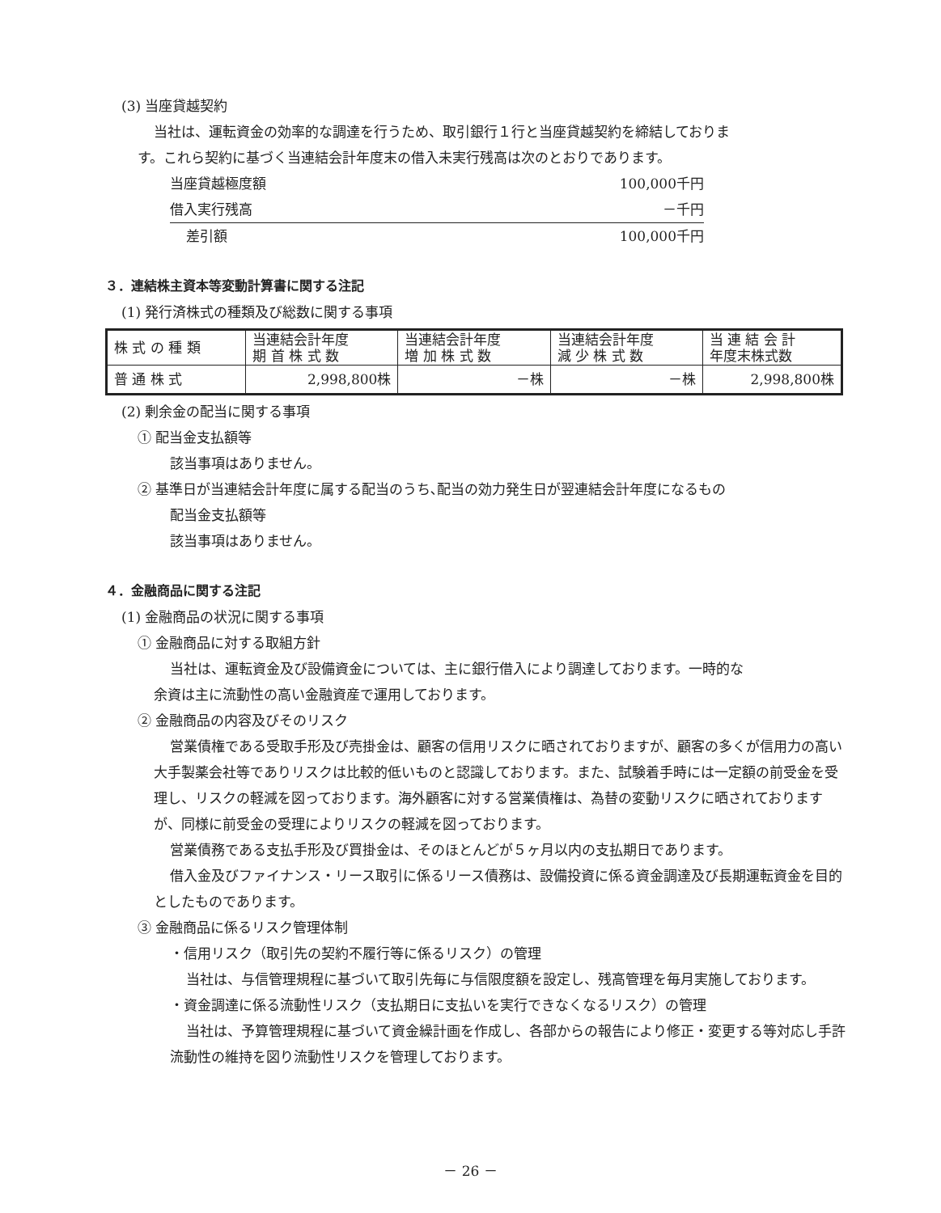(3) 当座貸越契約
当社は、運転資金の効率的な調達を行うため、取引銀行１行と当座貸越契約を締結しておりま
す。これら契約に基づく当連結会計年度末の借入未実行残高は次のとおりであります。
| 当座貸越極度額 | 100,000千円 |
| 借入実行残高 | －千円 |
| 差引額 | 100,000千円 |
３．連結株主資本等変動計算書に関する注記
(1) 発行済株式の種類及び総数に関する事項
| 株 式 の 種 類 | 当連結会計年度 期 首 株 式 数 | 当連結会計年度 増 加 株 式 数 | 当連結会計年度 減 少 株 式 数 | 当 連 結 会 計 年度末株式数 |
| 普 通 株 式 | 2,998,800株 | －株 | －株 | 2,998,800株 |
(2) 剰余金の配当に関する事項
① 配当金支払額等
該当事項はありません。
② 基準日が当連結会計年度に属する配当のうち､配当の効力発生日が翌連結会計年度になるもの
配当金支払額等
該当事項はありません。
４．金融商品に関する注記
(1) 金融商品の状況に関する事項
① 金融商品に対する取組方針
当社は、運転資金及び設備資金については、主に銀行借入により調達しております。一時的な
余資は主に流動性の高い金融資産で運用しております。
② 金融商品の内容及びそのリスク
営業債権である受取手形及び売掛金は、顧客の信用リスクに晒されておりますが、顧客の多くが信用力の高い大手製薬会社等でありリスクは比較的低いものと認識しております。また、試験着手時には一定額の前受金を受理し、リスクの軽減を図っております。海外顧客に対する営業債権は、為替の変動リスクに晒されておりますが、同様に前受金の受理によりリスクの軽減を図っております。
営業債務である支払手形及び買掛金は、そのほとんどが５ヶ月以内の支払期日であります。
借入金及びファイナンス・リース取引に係るリース債務は、設備投資に係る資金調達及び長期運転資金を目的としたものであります。
③ 金融商品に係るリスク管理体制
・信用リスク（取引先の契約不履行等に係るリスク）の管理
当社は、与信管理規程に基づいて取引先毎に与信限度額を設定し、残高管理を毎月実施しております。
・資金調達に係る流動性リスク（支払期日に支払いを実行できなくなるリスク）の管理
当社は、予算管理規程に基づいて資金繰計画を作成し、各部からの報告により修正・変更する等対応し手許流動性の維持を図り流動性リスクを管理しております。
－ 26 －